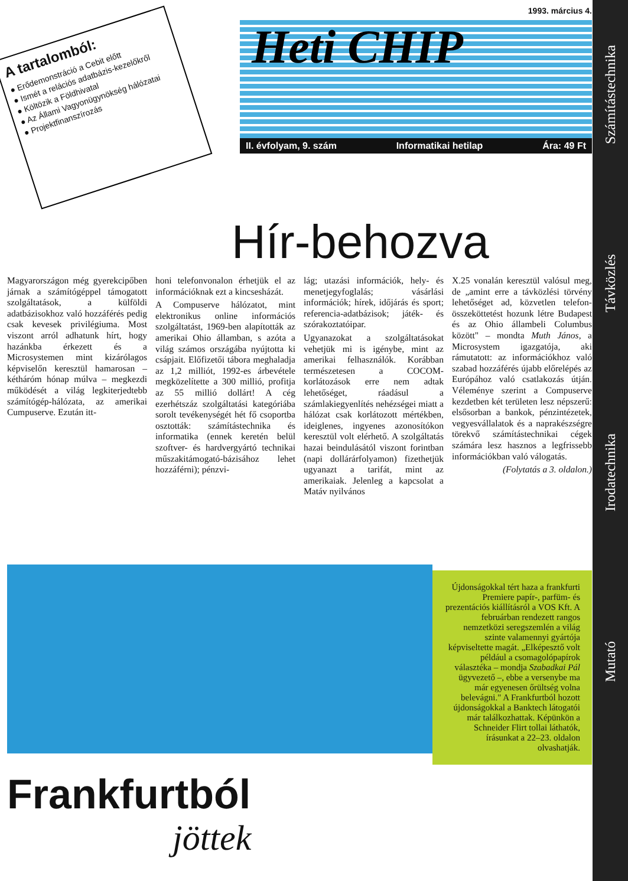Számítástechnika
Távközlés
Irodatechnika
Mutató
A tartalomból:
● Erődemonstráció a Cebit előtt
● Ismét a relációs adatbázis-kezelőkről
● Költözik a Földhivatal
● Az Állami Vagyonügynökség hálózatai
● Projektfinanszírozás
1993. március 4.
Heti CHIP
II. évfolyam, 9. szám Informatikai hetilap Ára: 49 Ft
Hír-behozva
Magyarországon még gyerekcipőben járnak a számítógéppel támogatott szolgáltatások, a külföldi adatbázisokhoz való hozzáférés pedig csak kevesek privilégiuma. Most viszont arról adhatunk hírt, hogy hazánkba érkezett és a Microsystemen mint kizárólagos képviselőn keresztül hamarosan – kétháróm hónap múlva – megkezdi működését a világ legkiterjedtebb számítógép-hálózata, az amerikai Cumpuserve. Ezután itt-
honi telefonvonalon érhetjük el az információknak ezt a kincsesházát.
A Compuserve hálózatot, mint elektronikus online információs szolgáltatást, 1969-ben alapították az amerikai Ohio államban, s azóta a világ számos országába nyújtotta ki csápjait. Előfizetői tábora meghaladja az 1,2 milliót, 1992-es árbevétele megközelítette a 300 millió, profitja az 55 millió dollárt! A cég ezerhétszáz szolgáltatási kategóriába sorolt tevékenységét hét fő csoportba osztották: számítástechnika és informatika (ennek keretén belül szoftver- és hardvergyártó technikai műszakitámogató-bázisához lehet hozzáférni); pénzvi-
lág; utazási információk, hely- és menetjegyfoglalás; vásárlási információk; hírek, időjárás és sport; referencia-adatbázisok; játék- és szórakoztatóipar.
Ugyanazokat a szolgáltatásokat vehetjük mi is igénybe, mint az amerikai felhasználók. Korábban természetesen a COCOM-korlátozások erre nem adtak lehetőséget, ráadásul a számlakiegyenlítés nehézségei miatt a hálózat csak korlátozott mértékben, ideiglenes, ingyenes azonosítókon keresztül volt elérhető. A szolgáltatás hazai beindulásától viszont forintban (napi dollárárfolyamon) fizethetjük ugyanazt a tarifát, mint az amerikaiak. Jelenleg a kapcsolat a Matáv nyilvános
X.25 vonalán keresztül valósul meg, de „amint erre a távközlési törvény lehetőséget ad, közvetlen telefon-összeköttetést hozunk létre Budapest és az Ohio állambeli Columbus között" – mondta Muth János, a Microsystem igazgatója, aki rámutatott: az információkhoz való szabad hozzáférés újabb előrelépés az Európához való csatlakozás útján. Véleménye szerint a Compuserve kezdetben két területen lesz népszerű: elsősorban a bankok, pénzintézetek, vegyesvállalatok és a naprakészségre törekvő számítástechnikai cégek számára lesz hasznos a legfrissebb információkban való válogatás.
(Folytatás a 3. oldalon.)
Újdonságokkal tért haza a frankfurti Premiere papír-, parfüm- és prezentációs kiállításról a VOS Kft. A februárban rendezett rangos nemzetközi seregszemlén a világ szinte valamennyi gyártója képviseltette magát. „Elképesztő volt például a csomagolópapírok választéka – mondja Szabadkai Pál ügyvezető –, ebbe a versenybe ma már egyenesen őrültség volna belevágni." A Frankfurtból hozott újdonságokkal a Banktech látogatói már találkozhattak. Képünkön a Schneider Flirt tollai láthatók, írásunkat a 22–23. oldalon olvashatják.
Frankfurtból
jöttek